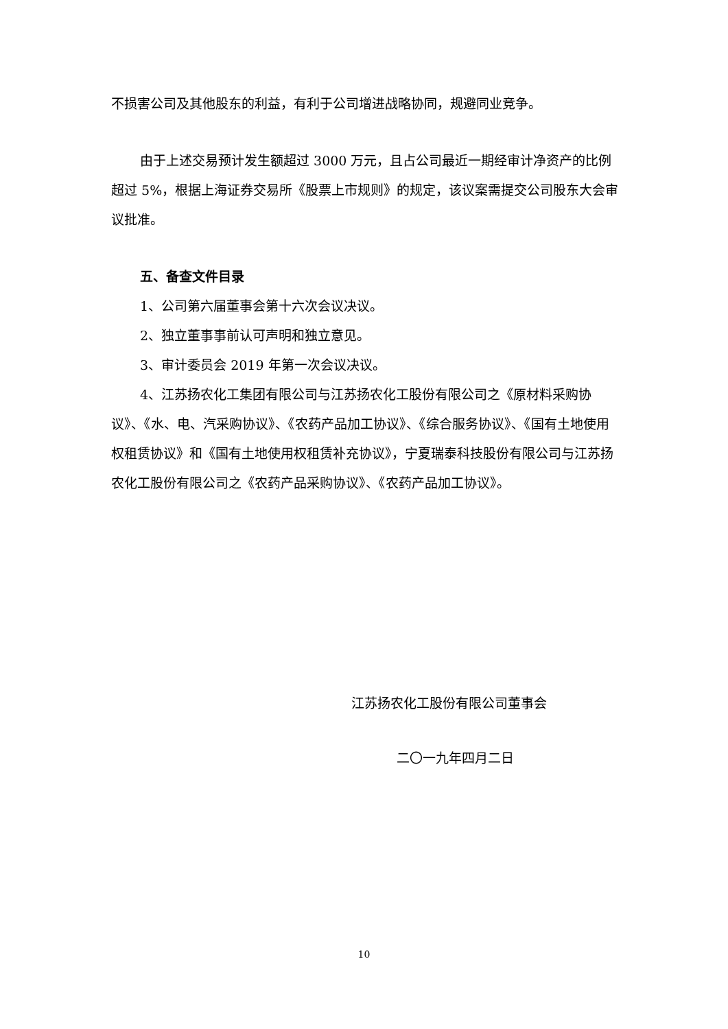不损害公司及其他股东的利益，有利于公司增进战略协同，规避同业竞争。
由于上述交易预计发生额超过 3000 万元，且占公司最近一期经审计净资产的比例超过 5%，根据上海证券交易所《股票上市规则》的规定，该议案需提交公司股东大会审议批准。
五、备查文件目录
1、公司第六届董事会第十六次会议决议。
2、独立董事事前认可声明和独立意见。
3、审计委员会 2019 年第一次会议决议。
4、江苏扬农化工集团有限公司与江苏扬农化工股份有限公司之《原材料采购协议》、《水、电、汽采购协议》、《农药产品加工协议》、《综合服务协议》、《国有土地使用权租赁协议》和《国有土地使用权租赁补充协议》，宁夏瑞泰科技股份有限公司与江苏扬农化工股份有限公司之《农药产品采购协议》、《农药产品加工协议》。
江苏扬农化工股份有限公司董事会
二〇一九年四月二日
10